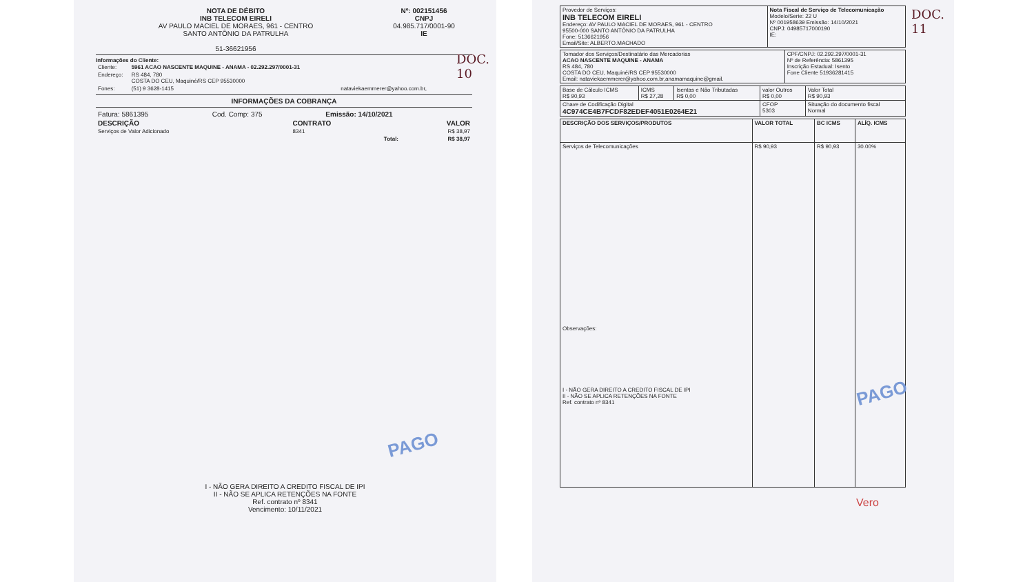DOC. 10
NOTA DE DÉBITO
INB TELECOM EIRELI
AV PAULO MACIEL DE MORAES, 961 - CENTRO
SANTO ANTÔNIO DA PATRULHA
51-36621956
Nº: 002151456
CNPJ
04.985.717/0001-90
IE
Informações do Cliente:
| Cliente: | 5961 ACAO NASCENTE MAQUINE - ANAMA - 02.292.297/0001-31 |
| Endereço: | RS 484, 780 COSTA DO CEU, Maquiné/RS CEP 95530000 |
| Fones: | (51) 9 3628-1415 nataviekaemmerer@yahoo.com.br, |
INFORMAÇÕES DA COBRANÇA
| Fatura: 5861395 | Cod. Comp: 375 | Emissão: 14/10/2021 |
| DESCRIÇÃO | CONTRATO | VALOR |
| --- | --- | --- |
| Serviços de Valor Adicionado | 8341 | R$ 38,97 |
| | Total: | R$ 38,97 |
PAGO
I - NÃO GERA DIREITO A CREDITO FISCAL DE IPI
II - NÃO SE APLICA RETENÇÕES NA FONTE
Ref. contrato nº 8341
Vencimento: 10/11/2021
DOC. 11
| Provedor de Serviços: INB TELECOM EIRELI Endereço: AV PAULO MACIEL DE MORAES, 961 - CENTRO 95500-000 SANTO ANTÔNIO DA PATRULHA Fone: 5136621956 Email/Site: ALBERTO.MACHADO | Nota Fiscal de Serviço de Telecomunicação Modelo/Serie: 22 U Nº 001958639 Emissão: 14/10/2021 CNPJ: 04985717000190 IE: |
| Tomador dos Serviços/Destinatário das Mercadorias ACAO NASCENTE MAQUINE - ANAMA RS 484, 780 COSTA DO CEU, Maquiné/RS CEP 95530000 Email: nataviekaemmerer@yahoo.com.br,anamamaquine@gmail. | CPF/CNPJ: 02.292.297/0001-31 Nº de Referência: 5861395 Inscrição Estadual: Isento Fone Cliente 51936281415 |
| Base de Cálculo ICMS R$ 90,93 | ICMS R$ 27,28 | Isentas e Não Tributadas R$ 0,00 | valor Outros R$ 0,00 | Valor Total R$ 90,93 |
| Chave de Codificação Digital 4C974CE4B7FCDF82EDEF4051E0264E21 | | | CFOP 5303 | Situação do documento fiscal Normal |
| DESCRIÇÃO DOS SERVIÇOS/PRODUTOS | VALOR TOTAL | BC ICMS | ALÍQ. ICMS |
| --- | --- | --- | --- |
| Serviços de Telecomunicações Observações: I - NÃO GERA DIREITO A CREDITO FISCAL DE IPI II - NÃO SE APLICA RETENÇÕES NA FONTE Ref. contrato nº 8341 | R$ 90,93 | R$ 90,93 | 30.00% |
PAGO
Vero